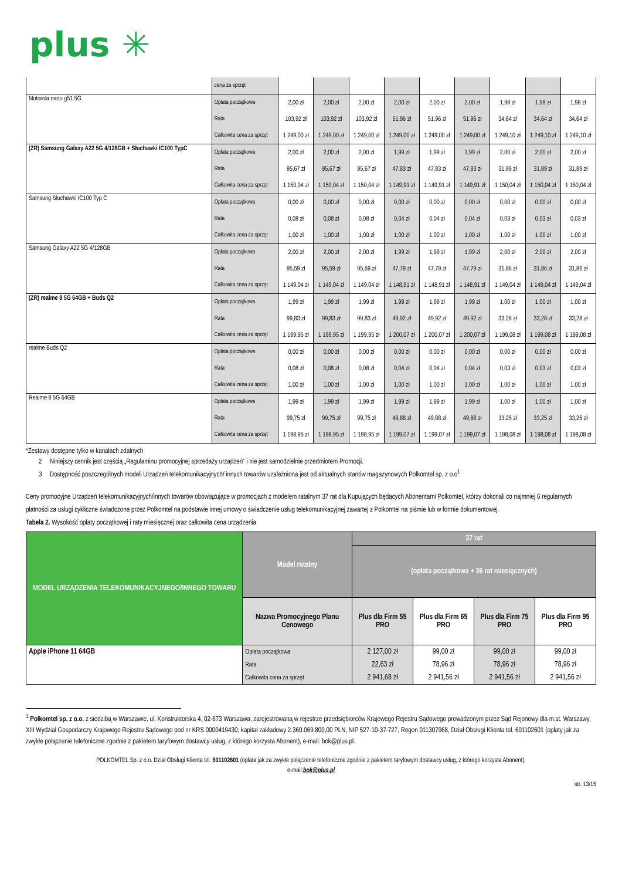plus ✳
| | cena za sprzęt | | | | | | | | | |
| Motorola moto g51 5G | Opłata początkowa | 2,00 zł | 2,00 zł | 2,00 zł | 2,00 zł | 2,00 zł | 2,00 zł | 1,98 zł | 1,98 zł | 1,98 zł |
| | Rata | 103,92 zł | 103,92 zł | 103,92 zł | 51,96 zł | 51,96 zł | 51,96 zł | 34,64 zł | 34,64 zł | 34,64 zł |
| | Całkowita cena za sprzęt | 1 249,00 zł | 1 249,00 zł | 1 249,00 zł | 1 249,00 zł | 1 249,00 zł | 1 249,00 zł | 1 249,10 zł | 1 249,10 zł | 1 249,10 zł |
| (ZR) Samsung Galaxy A22 5G 4/128GB + Słuchawki IC100 TypC | Opłata początkowa | 2,00 zł | 2,00 zł | 2,00 zł | 1,99 zł | 1,99 zł | 1,99 zł | 2,00 zł | 2,00 zł | 2,00 zł |
| | Rata | 95,67 zł | 95,67 zł | 95,67 zł | 47,83 zł | 47,83 zł | 47,83 zł | 31,89 zł | 31,89 zł | 31,89 zł |
| | Całkowita cena za sprzęt | 1 150,04 zł | 1 150,04 zł | 1 150,04 zł | 1 149,91 zł | 1 149,91 zł | 1 149,91 zł | 1 150,04 zł | 1 150,04 zł | 1 150,04 zł |
| Samsung Słuchawki IC100 Typ C | Opłata początkowa | 0,00 zł | 0,00 zł | 0,00 zł | 0,00 zł | 0,00 zł | 0,00 zł | 0,00 zł | 0,00 zł | 0,00 zł |
| | Rata | 0,08 zł | 0,08 zł | 0,08 zł | 0,04 zł | 0,04 zł | 0,04 zł | 0,03 zł | 0,03 zł | 0,03 zł |
| | Całkowita cena za sprzęt | 1,00 zł | 1,00 zł | 1,00 zł | 1,00 zł | 1,00 zł | 1,00 zł | 1,00 zł | 1,00 zł | 1,00 zł |
| Samsung Galaxy A22 5G 4/128GB | Opłata początkowa | 2,00 zł | 2,00 zł | 2,00 zł | 1,99 zł | 1,99 zł | 1,99 zł | 2,00 zł | 2,00 zł | 2,00 zł |
| | Rata | 95,59 zł | 95,59 zł | 95,59 zł | 47,79 zł | 47,79 zł | 47,79 zł | 31,86 zł | 31,86 zł | 31,86 zł |
| | Całkowita cena za sprzęt | 1 149,04 zł | 1 149,04 zł | 1 149,04 zł | 1 148,91 zł | 1 148,91 zł | 1 148,91 zł | 1 149,04 zł | 1 149,04 zł | 1 149,04 zł |
| (ZR) realme 8 5G 64GB + Buds Q2 | Opłata początkowa | 1,99 zł | 1,99 zł | 1,99 zł | 1,99 zł | 1,99 zł | 1,99 zł | 1,00 zł | 1,00 zł | 1,00 zł |
| | Rata | 99,83 zł | 99,83 zł | 99,83 zł | 49,92 zł | 49,92 zł | 49,92 zł | 33,28 zł | 33,28 zł | 33,28 zł |
| | Całkowita cena za sprzęt | 1 199,95 zł | 1 199,95 zł | 1 199,95 zł | 1 200,07 zł | 1 200,07 zł | 1 200,07 zł | 1 199,08 zł | 1 199,08 zł | 1 199,08 zł |
| realme Buds Q2 | Opłata początkowa | 0,00 zł | 0,00 zł | 0,00 zł | 0,00 zł | 0,00 zł | 0,00 zł | 0,00 zł | 0,00 zł | 0,00 zł |
| | Rata | 0,08 zł | 0,08 zł | 0,08 zł | 0,04 zł | 0,04 zł | 0,04 zł | 0,03 zł | 0,03 zł | 0,03 zł |
| | Całkowita cena za sprzęt | 1,00 zł | 1,00 zł | 1,00 zł | 1,00 zł | 1,00 zł | 1,00 zł | 1,00 zł | 1,00 zł | 1,00 zł |
| Realme 8 5G 64GB | Opłata początkowa | 1,99 zł | 1,99 zł | 1,99 zł | 1,99 zł | 1,99 zł | 1,99 zł | 1,00 zł | 1,00 zł | 1,00 zł |
| | Rata | 99,75 zł | 99,75 zł | 99,75 zł | 49,88 zł | 49,88 zł | 49,88 zł | 33,25 zł | 33,25 zł | 33,25 zł |
| | Całkowita cena za sprzęt | 1 198,95 zł | 1 198,95 zł | 1 198,95 zł | 1 199,07 zł | 1 199,07 zł | 1 199,07 zł | 1 198,08 zł | 1 198,08 zł | 1 198,08 zł |
*Zestawy dostępne tylko w kanałach zdalnych
2 Niniejszy cennik jest częścią „Regulaminu promocyjnej sprzedaży urządzeń” i nie jest samodzielnie przedmiotem Promocji.
3 Dostępność poszczególnych modeli Urządzeń telekomunikacyjnych/ innych towarów uzależniona jest od aktualnych stanów magazynowych Polkomtel sp. z o.o<sup>1</sup>
Ceny promocyjne Urządzeń telekomunikacyjnych/innych towarów obowiązujące w promocjach z modelem ratalnym 37 rat dla Kupujących będących Abonentami Polkomtel, którzy dokonali co najmniej 6 regularnych płatności za usługi cykliczne świadczone przez Polkomtel na podstawie innej umowy o świadczenie usług telekomunikacyjnej zawartej z Polkomtel na piśmie lub w formie dokumentowej.
Tabela 2. Wysokość opłaty początkowej i raty miesięcznej oraz całkowita cena urządzenia
| MODEL URZĄDZENIA TELEKOMUNIKACYJNEGO/INNEGO TOWARU | Model ratalny | 37 rat | | | |
| --- | --- | --- | --- | --- | --- |
| | | (opłata początkowa + 36 rat miesięcznych) | | | |
| | Nazwa Promocyjnego Planu Cenowego | Plus dla Firm 55 PRO | Plus dla Firm 65 PRO | Plus dla Firm 75 PRO | Plus dla Firm 95 PRO |
| Apple iPhone 11 64GB | Opłata początkowa | 2 127,00 zł | 99,00 zł | 99,00 zł | 99,00 zł |
| | Rata | 22,63 zł | 78,96 zł | 78,96 zł | 78,96 zł |
| | Całkowita cena za sprzęt | 2 941,68 zł | 2 941,56 zł | 2 941,56 zł | 2 941,56 zł |
<sup>1</sup> Polkomtel sp. z o.o. z siedzibą w Warszawie, ul. Konstruktorska 4, 02-673 Warszawa, zarejestrowaną w rejestrze przedsiębiorców Krajowego Rejestru Sądowego prowadzonym przez Sąd Rejonowy dla m.st. Warszawy, XIII Wydział Gospodarczy Krajowego Rejestru Sądowego pod nr KRS 0000419430, kapitał zakładowy 2.360.069.800,00 PLN, NIP 527-10-37-727, Regon 011307968, Dział Obsługi Klienta tel. 601102601 (opłaty jak za zwykłe połączenie telefoniczne zgodnie z pakietem taryfowym dostawcy usług, z którego korzysta Abonent), e-mail: bok@plus.pl.
POLKOMTEL Sp. z o.o. Dział Obsługi Klienta tel. 601102601 (opłata jak za zwykłe połączenie telefoniczne zgodnie z pakietem taryfowym dostawcy usług, z którego korzysta Abonent),
e-mail:bok@plus.pl
str. 13/15